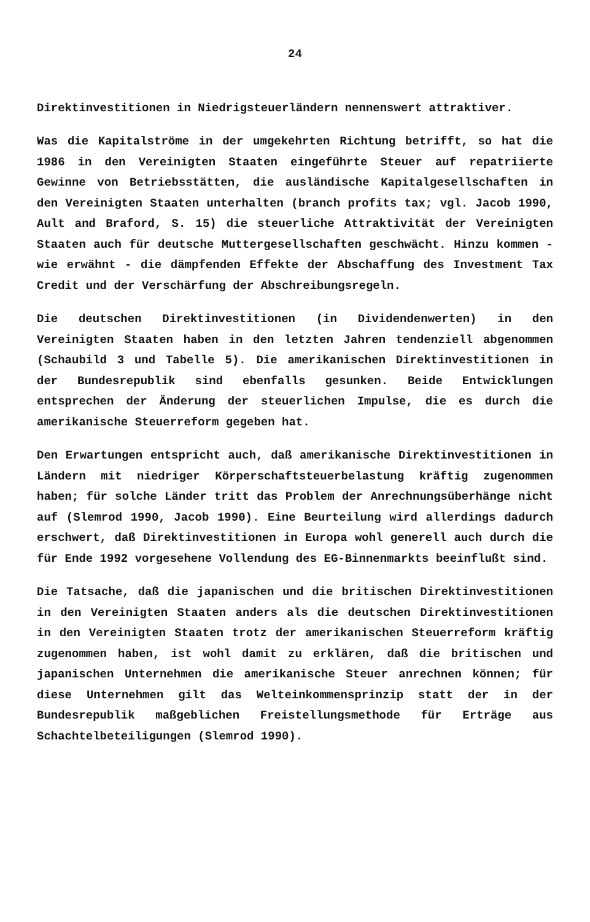24
Direktinvestitionen in Niedrigsteuerländern nennenswert attraktiver.
Was die Kapitalströme in der umgekehrten Richtung betrifft, so hat die 1986 in den Vereinigten Staaten eingeführte Steuer auf repatriierte Gewinne von Betriebsstätten, die ausländische Kapitalgesellschaften in den Vereinigten Staaten unterhalten (branch profits tax; vgl. Jacob 1990, Ault and Braford, S. 15) die steuerliche Attraktivität der Vereinigten Staaten auch für deutsche Muttergesellschaften geschwächt. Hinzu kommen - wie erwähnt - die dämpfenden Effekte der Abschaffung des Investment Tax Credit und der Verschärfung der Abschreibungsregeln.
Die deutschen Direktinvestitionen (in Dividendenwerten) in den Vereinigten Staaten haben in den letzten Jahren tendenziell abgenommen (Schaubild 3 und Tabelle 5). Die amerikanischen Direktinvestitionen in der Bundesrepublik sind ebenfalls gesunken. Beide Entwicklungen entsprechen der Änderung der steuerlichen Impulse, die es durch die amerikanische Steuerreform gegeben hat.
Den Erwartungen entspricht auch, daß amerikanische Direktinvestitionen in Ländern mit niedriger Körperschaftsteuerbelastung kräftig zugenommen haben; für solche Länder tritt das Problem der Anrechnungsüberhänge nicht auf (Slemrod 1990, Jacob 1990). Eine Beurteilung wird allerdings dadurch erschwert, daß Direktinvestitionen in Europa wohl generell auch durch die für Ende 1992 vorgesehene Vollendung des EG-Binnenmarkts beeinflußt sind.
Die Tatsache, daß die japanischen und die britischen Direktinvestitionen in den Vereinigten Staaten anders als die deutschen Direktinvestitionen in den Vereinigten Staaten trotz der amerikanischen Steuerreform kräftig zugenommen haben, ist wohl damit zu erklären, daß die britischen und japanischen Unternehmen die amerikanische Steuer anrechnen können; für diese Unternehmen gilt das Welteinkommensprinzip statt der in der Bundesrepublik maßgeblichen Freistellungsmethode für Erträge aus Schachtelbeteiligungen (Slemrod 1990).